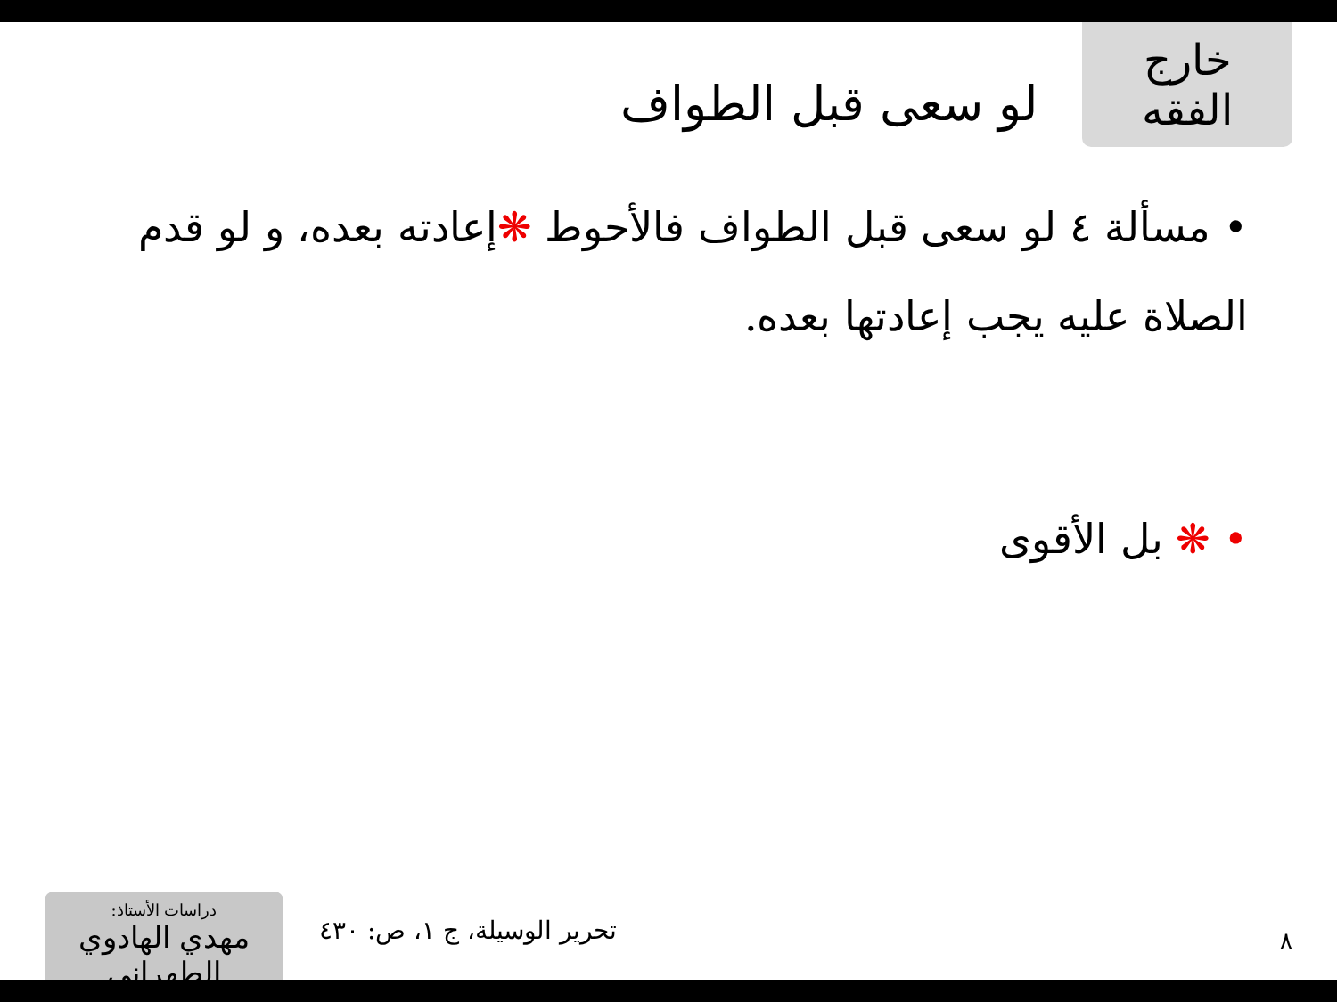خارج الفقه
لو سعى قبل الطواف
• مسألة ٤ لو سعى قبل الطواف فالأحوط ❋إعادته بعده، و لو قدم الصلاة عليه يجب إعادتها بعده.
• ❋ بل الأقوى
دراسات الأستاذ:
مهدي الهادوي الطهراني
تحرير الوسيلة، ج ١، ص: ٤٣٠
٨